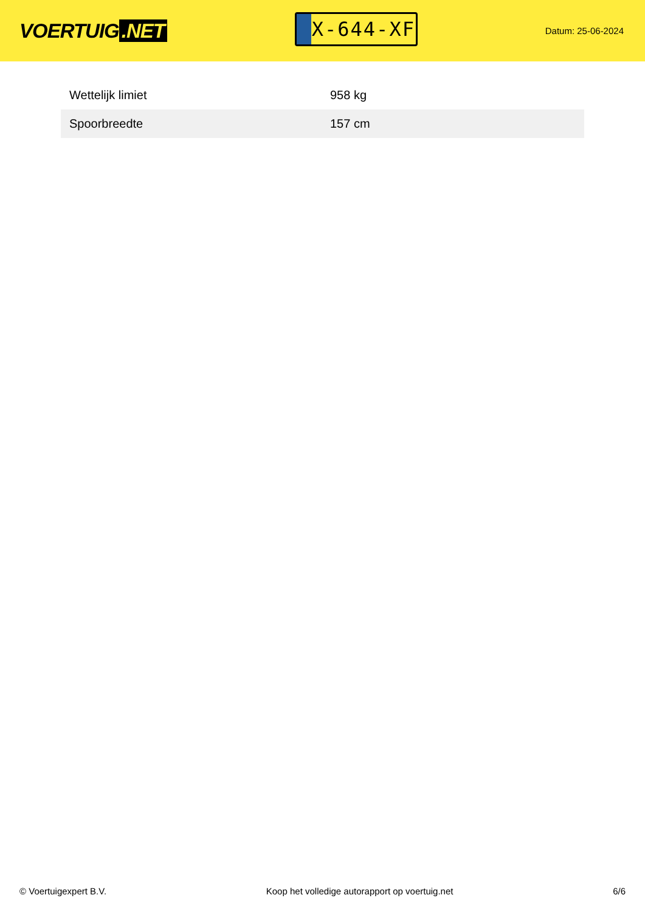VOERTUIG.NET
X-644-XF
Datum: 25-06-2024
| Wettelijk limiet | 958 kg |
| Spoorbreedte | 157 cm |
© Voertuigexpert B.V. Koop het volledige autorapport op voertuig.net 6/6